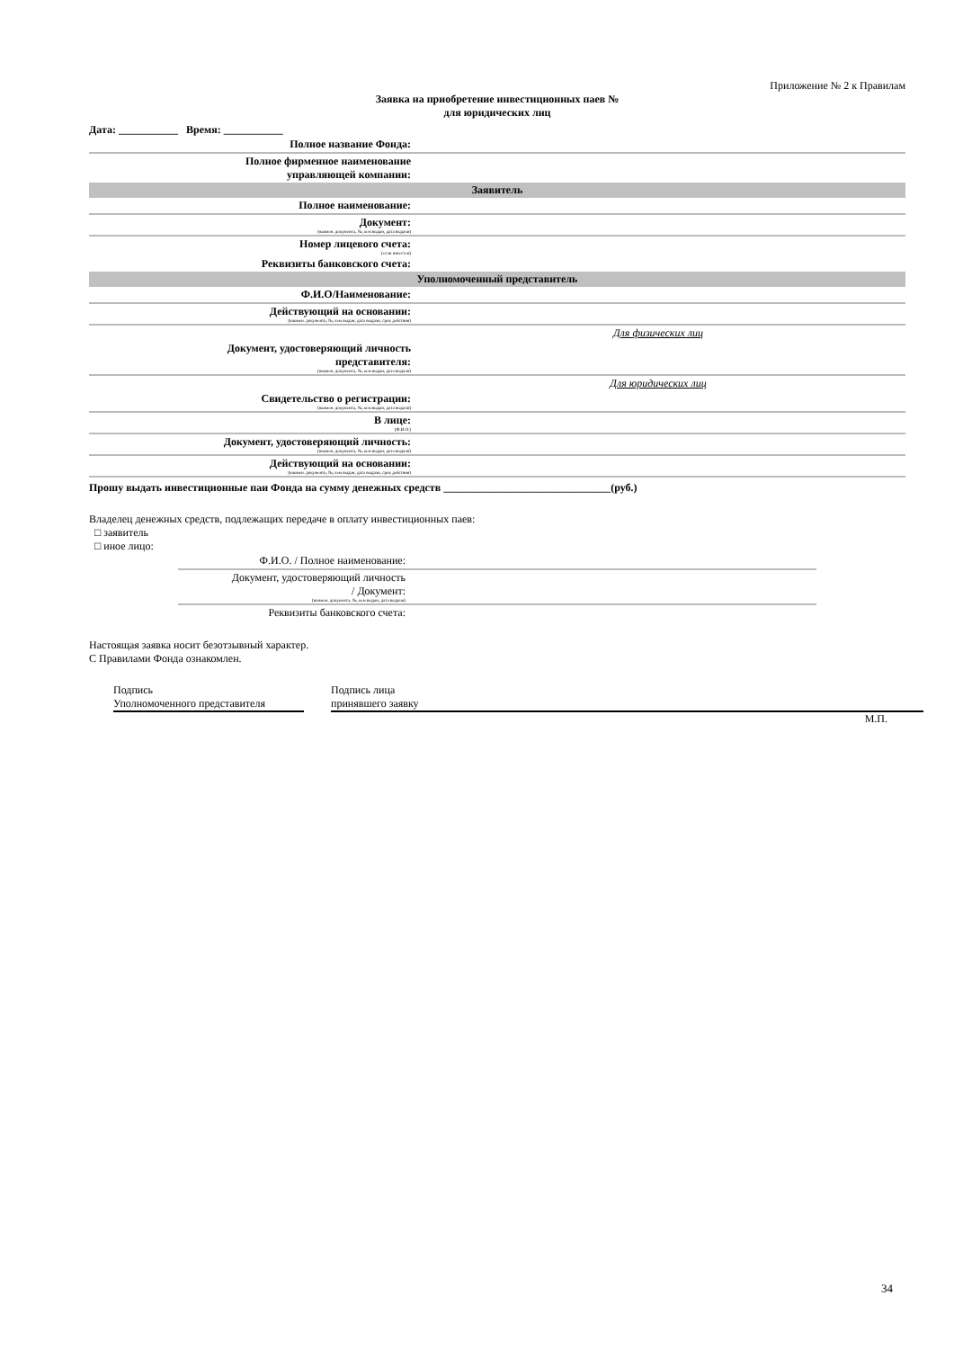Приложение № 2 к Правилам
Заявка на приобретение инвестиционных паев №
для юридических лиц
Дата: ___________ Время: ___________
| Полное название Фонда: | |
| Полное фирменное наименование управляющей компании: | |
| Заявитель | |
| Полное наименование: | |
| Документ: (наимен. документа, №, кем выдан, дата выдачи) | |
| Номер лицевого счета: (если известен) | |
| Реквизиты банковского счета: | |
| Уполномоченный представитель | |
| Ф.И.О/Наименование: | |
| Действующий на основании: (наимен. документа, №, кем выдан, дата выдачи, срок действия) | |
| | Для физических лиц |
| Документ, удостоверяющий личность представителя: (наимен. документа, №, кем выдан, дата выдачи) | |
| | Для юридических лиц |
| Свидетельство о регистрации: (наимен. документа, №, кем выдан, дата выдачи) | |
| В лице: (Ф.И.О.) | |
| Документ, удостоверяющий личность: (наимен. документа, №, кем выдан, дата выдачи) | |
| Действующий на основании: (наимен. документа, №, кем выдан, дата выдачи, срок действия) | |
Прошу выдать инвестиционные паи Фонда на сумму денежных средств _______________________________(руб.)
Владелец денежных средств, подлежащих передаче в оплату инвестиционных паев:
□ заявитель
□ иное лицо:
| Ф.И.О. / Полное наименование: | |
| Документ, удостоверяющий личность / Документ: (наимен. документа, №, кем выдан, дата выдачи) | |
| Реквизиты банковского счета: | |
Настоящая заявка носит безотзывный характер.
С Правилами Фонда ознакомлен.
Подпись
Уполномоченного представителя
Подпись лица
принявшего заявку
М.П.
34